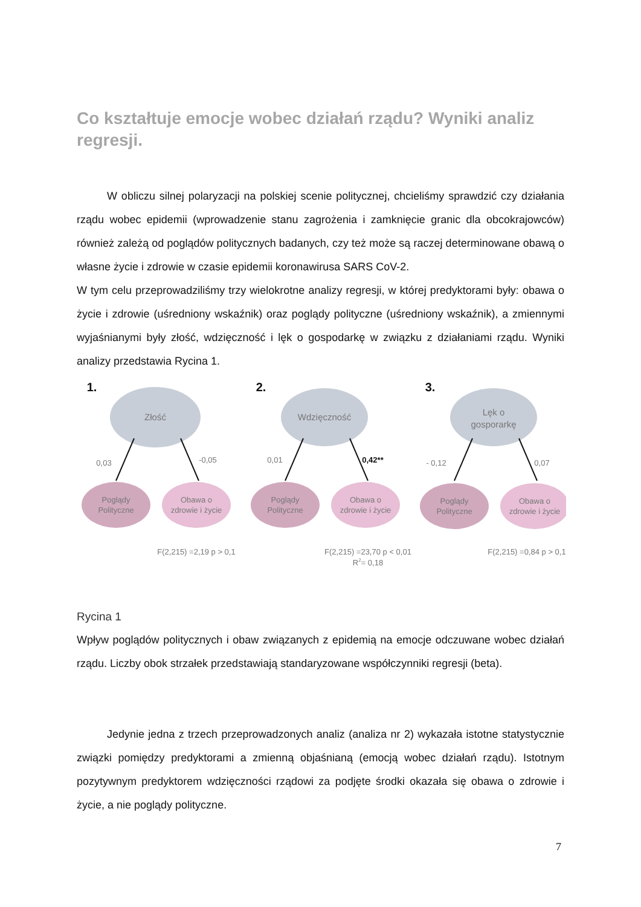Co kształtuje emocje wobec działań rządu? Wyniki analiz regresji.
W obliczu silnej polaryzacji na polskiej scenie politycznej, chcieliśmy sprawdzić czy działania rządu wobec epidemii (wprowadzenie stanu zagrożenia i zamknięcie granic dla obcokrajowców) również zależą od poglądów politycznych badanych, czy też może są raczej determinowane obawą o własne życie i zdrowie w czasie epidemii koronawirusa SARS CoV-2.
W tym celu przeprowadziliśmy trzy wielokrotne analizy regresji, w której predyktorami były: obawa o życie i zdrowie (uśredniony wskaźnik) oraz poglądy polityczne (uśredniony wskaźnik), a zmiennymi wyjaśnianymi były złość, wdzięczność i lęk o gospodarkę w związku z działaniami rządu. Wyniki analizy przedstawia Rycina 1.
1.
Złość
0,03
-0,05
Poglądy
Polityczne
Obawa o
zdrowie i życie
F(2,215) =2,19 p > 0,1
2.
Wdzięczność
0,01
0,42**
Poglądy
Polityczne
Obawa o
zdrowie i życie
F(2,215) =23,70 p < 0,01
R2= 0,18
3.
Lęk o
gosporarkę
- 0,12
0,07
Poglądy
Polityczne
Obawa o
zdrowie i życie
F(2,215) =0,84 p > 0,1
Rycina 1
Wpływ poglądów politycznych i obaw związanych z epidemią na emocje odczuwane wobec działań rządu. Liczby obok strzałek przedstawiają standaryzowane współczynniki regresji (beta).
Jedynie jedna z trzech przeprowadzonych analiz (analiza nr 2) wykazała istotne statystycznie związki pomiędzy predyktorami a zmienną objaśnianą (emocją wobec działań rządu). Istotnym pozytywnym predyktorem wdzięczności rządowi za podjęte środki okazała się obawa o zdrowie i życie, a nie poglądy polityczne.
7